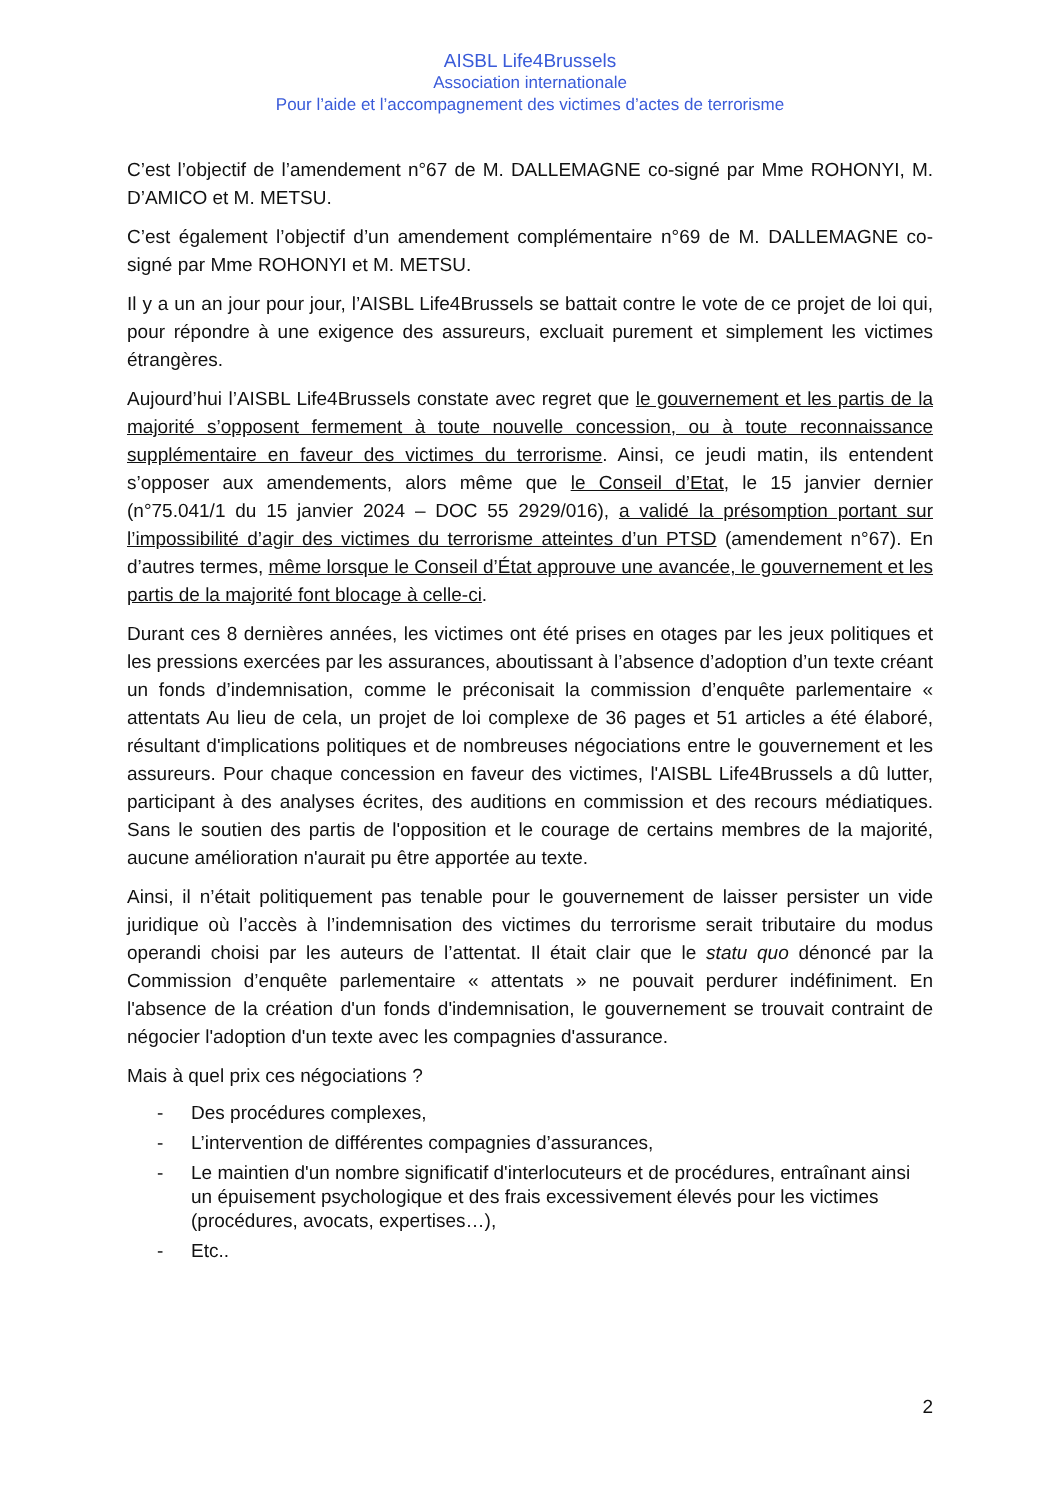AISBL Life4Brussels
Association internationale
Pour l’aide et l’accompagnement des victimes d’actes de terrorisme
C’est l’objectif de l’amendement n°67 de M. DALLEMAGNE co-signé par Mme ROHONYI, M. D’AMICO et M. METSU.
C’est également l’objectif d’un amendement complémentaire n°69 de M. DALLEMAGNE co-signé par Mme ROHONYI et M. METSU.
Il y a un an jour pour jour, l’AISBL Life4Brussels se battait contre le vote de ce projet de loi qui, pour répondre à une exigence des assureurs, excluait purement et simplement les victimes étrangères.
Aujourd’hui l’AISBL Life4Brussels constate avec regret que le gouvernement et les partis de la majorité s’opposent fermement à toute nouvelle concession, ou à toute reconnaissance supplémentaire en faveur des victimes du terrorisme. Ainsi, ce jeudi matin, ils entendent s’opposer aux amendements, alors même que le Conseil d’Etat, le 15 janvier dernier (n°75.041/1 du 15 janvier 2024 – DOC 55 2929/016), a validé la présomption portant sur l’impossibilité d’agir des victimes du terrorisme atteintes d’un PTSD (amendement n°67). En d’autres termes, même lorsque le Conseil d’État approuve une avancée, le gouvernement et les partis de la majorité font blocage à celle-ci.
Durant ces 8 dernières années, les victimes ont été prises en otages par les jeux politiques et les pressions exercées par les assurances, aboutissant à l’absence d’adoption d’un texte créant un fonds d’indemnisation, comme le préconisait la commission d’enquête parlementaire « attentats Au lieu de cela, un projet de loi complexe de 36 pages et 51 articles a été élaboré, résultant d'implications politiques et de nombreuses négociations entre le gouvernement et les assureurs. Pour chaque concession en faveur des victimes, l'AISBL Life4Brussels a dû lutter, participant à des analyses écrites, des auditions en commission et des recours médiatiques. Sans le soutien des partis de l'opposition et le courage de certains membres de la majorité, aucune amélioration n'aurait pu être apportée au texte.
Ainsi, il n’était politiquement pas tenable pour le gouvernement de laisser persister un vide juridique où l’accès à l’indemnisation des victimes du terrorisme serait tributaire du modus operandi choisi par les auteurs de l’attentat. Il était clair que le statu quo dénoncé par la Commission d’enquête parlementaire « attentats » ne pouvait perdurer indéfiniment. En l'absence de la création d'un fonds d'indemnisation, le gouvernement se trouvait contraint de négocier l'adoption d'un texte avec les compagnies d'assurance.
Mais à quel prix ces négociations ?
- Des procédures complexes,
- L’intervention de différentes compagnies d’assurances,
- Le maintien d'un nombre significatif d'interlocuteurs et de procédures, entraînant ainsi un épuisement psychologique et des frais excessivement élevés pour les victimes (procédures, avocats, expertises…),
- Etc..
2